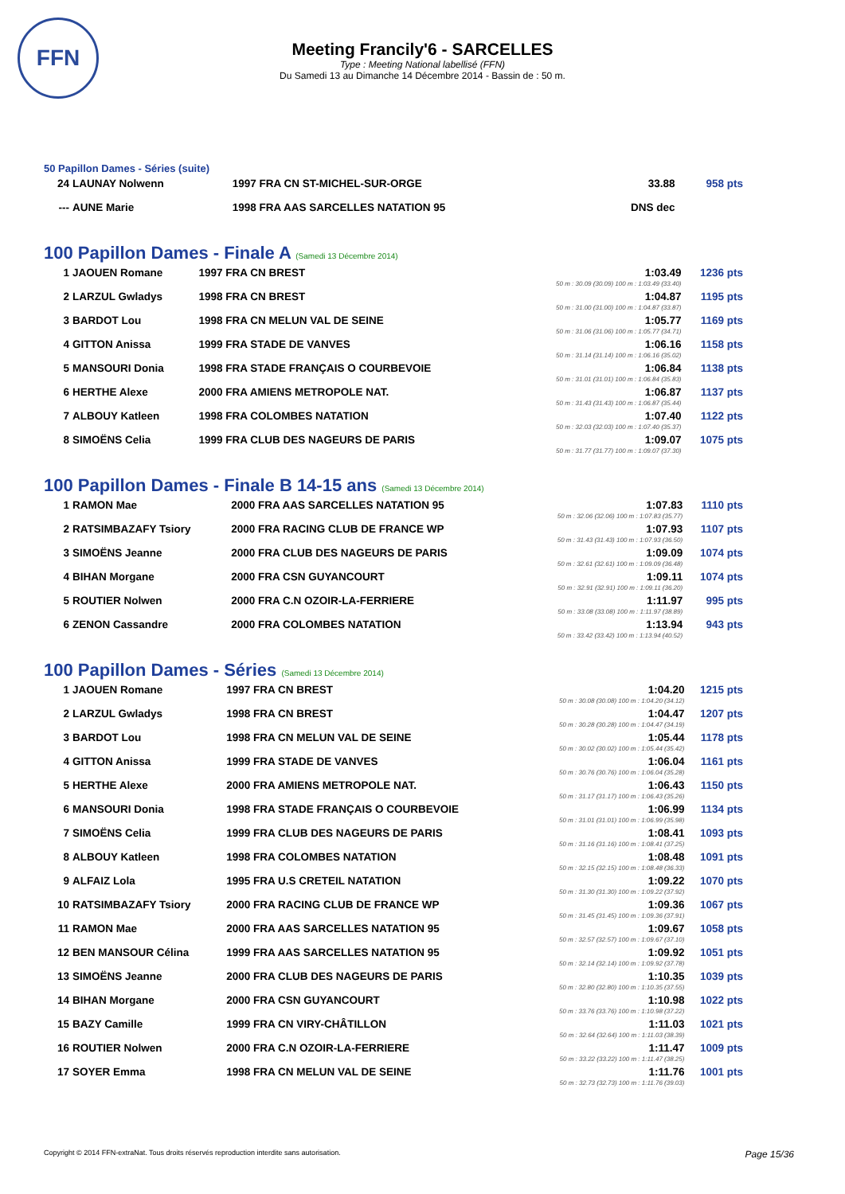FFN
Meeting Francily'6 - SARCELLES
Type : Meeting National labellisé (FFN)
Du Samedi 13 au Dimanche 14 Décembre 2014 - Bassin de : 50 m.
50 Papillon Dames - Séries (suite)
| 24 | LAUNAY Nolwenn | 1997 FRA CN ST-MICHEL-SUR-ORGE | 33.88 | 958 pts |
| --- | AUNE Marie | 1998 FRA AAS SARCELLES NATATION 95 | DNS dec | |
100 Papillon Dames - Finale A (Samedi 13 Décembre 2014)
| 1 | JAOUEN Romane | 1997 FRA CN BREST | 1:03.49 50 m : 30.09 (30.09) 100 m : 1:03.49 (33.40) | 1236 pts |
| 2 | LARZUL Gwladys | 1998 FRA CN BREST | 1:04.87 50 m : 31.00 (31.00) 100 m : 1:04.87 (33.87) | 1195 pts |
| 3 | BARDOT Lou | 1998 FRA CN MELUN VAL DE SEINE | 1:05.77 50 m : 31.06 (31.06) 100 m : 1:05.77 (34.71) | 1169 pts |
| 4 | GITTON Anissa | 1999 FRA STADE DE VANVES | 1:06.16 50 m : 31.14 (31.14) 100 m : 1:06.16 (35.02) | 1158 pts |
| 5 | MANSOURI Donia | 1998 FRA STADE FRANÇAIS O COURBEVOIE | 1:06.84 50 m : 31.01 (31.01) 100 m : 1:06.84 (35.83) | 1138 pts |
| 6 | HERTHE Alexe | 2000 FRA AMIENS METROPOLE NAT. | 1:06.87 50 m : 31.43 (31.43) 100 m : 1:06.87 (35.44) | 1137 pts |
| 7 | ALBOUY Katleen | 1998 FRA COLOMBES NATATION | 1:07.40 50 m : 32.03 (32.03) 100 m : 1:07.40 (35.37) | 1122 pts |
| 8 | SIMOËNS Celia | 1999 FRA CLUB DES NAGEURS DE PARIS | 1:09.07 50 m : 31.77 (31.77) 100 m : 1:09.07 (37.30) | 1075 pts |
100 Papillon Dames - Finale B 14-15 ans (Samedi 13 Décembre 2014)
| 1 | RAMON Mae | 2000 FRA AAS SARCELLES NATATION 95 | 1:07.83 50 m : 32.06 (32.06) 100 m : 1:07.83 (35.77) | 1110 pts |
| 2 | RATSIMBAZAFY Tsiory | 2000 FRA RACING CLUB DE FRANCE WP | 1:07.93 50 m : 31.43 (31.43) 100 m : 1:07.93 (36.50) | 1107 pts |
| 3 | SIMOËNS Jeanne | 2000 FRA CLUB DES NAGEURS DE PARIS | 1:09.09 50 m : 32.61 (32.61) 100 m : 1:09.09 (36.48) | 1074 pts |
| 4 | BIHAN Morgane | 2000 FRA CSN GUYANCOURT | 1:09.11 50 m : 32.91 (32.91) 100 m : 1:09.11 (36.20) | 1074 pts |
| 5 | ROUTIER Nolwen | 2000 FRA C.N OZOIR-LA-FERRIERE | 1:11.97 50 m : 33.08 (33.08) 100 m : 1:11.97 (38.89) | 995 pts |
| 6 | ZENON Cassandre | 2000 FRA COLOMBES NATATION | 1:13.94 50 m : 33.42 (33.42) 100 m : 1:13.94 (40.52) | 943 pts |
100 Papillon Dames - Séries (Samedi 13 Décembre 2014)
| 1 | JAOUEN Romane | 1997 FRA CN BREST | 1:04.20 50 m : 30.08 (30.08) 100 m : 1:04.20 (34.12) | 1215 pts |
| 2 | LARZUL Gwladys | 1998 FRA CN BREST | 1:04.47 50 m : 30.28 (30.28) 100 m : 1:04.47 (34.19) | 1207 pts |
| 3 | BARDOT Lou | 1998 FRA CN MELUN VAL DE SEINE | 1:05.44 50 m : 30.02 (30.02) 100 m : 1:05.44 (35.42) | 1178 pts |
| 4 | GITTON Anissa | 1999 FRA STADE DE VANVES | 1:06.04 50 m : 30.76 (30.76) 100 m : 1:06.04 (35.28) | 1161 pts |
| 5 | HERTHE Alexe | 2000 FRA AMIENS METROPOLE NAT. | 1:06.43 50 m : 31.17 (31.17) 100 m : 1:06.43 (35.26) | 1150 pts |
| 6 | MANSOURI Donia | 1998 FRA STADE FRANÇAIS O COURBEVOIE | 1:06.99 50 m : 31.01 (31.01) 100 m : 1:06.99 (35.98) | 1134 pts |
| 7 | SIMOËNS Celia | 1999 FRA CLUB DES NAGEURS DE PARIS | 1:08.41 50 m : 31.16 (31.16) 100 m : 1:08.41 (37.25) | 1093 pts |
| 8 | ALBOUY Katleen | 1998 FRA COLOMBES NATATION | 1:08.48 50 m : 32.15 (32.15) 100 m : 1:08.48 (36.33) | 1091 pts |
| 9 | ALFAIZ Lola | 1995 FRA U.S CRETEIL NATATION | 1:09.22 50 m : 31.30 (31.30) 100 m : 1:09.22 (37.92) | 1070 pts |
| 10 | RATSIMBAZAFY Tsiory | 2000 FRA RACING CLUB DE FRANCE WP | 1:09.36 50 m : 31.45 (31.45) 100 m : 1:09.36 (37.91) | 1067 pts |
| 11 | RAMON Mae | 2000 FRA AAS SARCELLES NATATION 95 | 1:09.67 50 m : 32.57 (32.57) 100 m : 1:09.67 (37.10) | 1058 pts |
| 12 | BEN MANSOUR Célina | 1999 FRA AAS SARCELLES NATATION 95 | 1:09.92 50 m : 32.14 (32.14) 100 m : 1:09.92 (37.78) | 1051 pts |
| 13 | SIMOËNS Jeanne | 2000 FRA CLUB DES NAGEURS DE PARIS | 1:10.35 50 m : 32.80 (32.80) 100 m : 1:10.35 (37.55) | 1039 pts |
| 14 | BIHAN Morgane | 2000 FRA CSN GUYANCOURT | 1:10.98 50 m : 33.76 (33.76) 100 m : 1:10.98 (37.22) | 1022 pts |
| 15 | BAZY Camille | 1999 FRA CN VIRY-CHÂTILLON | 1:11.03 50 m : 32.64 (32.64) 100 m : 1:11.03 (38.39) | 1021 pts |
| 16 | ROUTIER Nolwen | 2000 FRA C.N OZOIR-LA-FERRIERE | 1:11.47 50 m : 33.22 (33.22) 100 m : 1:11.47 (38.25) | 1009 pts |
| 17 | SOYER Emma | 1998 FRA CN MELUN VAL DE SEINE | 1:11.76 50 m : 32.73 (32.73) 100 m : 1:11.76 (39.03) | 1001 pts |
Copyright © 2014 FFN-extraNat. Tous droits réservés reproduction interdite sans autorisation. Page 15/36